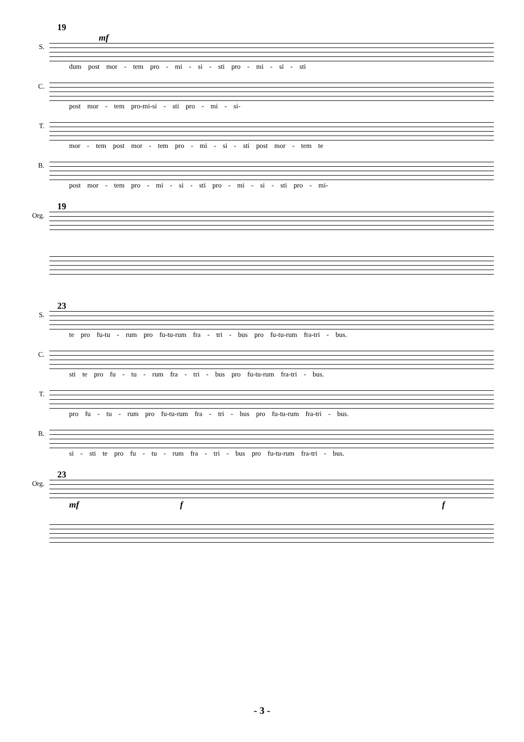19
mf
S.
dum post mor - tem pro - mi - si - sti pro - mi - si - sti
C.
post mor - tem pro-mi-si - sti pro - mi - si-
T.
mor - tem post mor - tem pro - mi - si - sti post mor - tem te
B.
post mor - tem pro - mi - si - sti pro - mi - si - sti pro - mi-
19
Org.
23
S.
te pro fu-tu - rum pro fu-tu-rum fra - tri - bus pro fu-tu-rum fra-tri - bus.
C.
sti te pro fu - tu - rum fra - tri - bus pro fu-tu-rum fra-tri - bus.
T.
pro fu - tu - rum pro fu-tu-rum fra - tri - bus pro fu-tu-rum fra-tri - bus.
B.
si - sti te pro fu - tu - rum fra - tri - bus pro fu-tu-rum fra-tri - bus.
23
Org.
mf f f
- 3 -